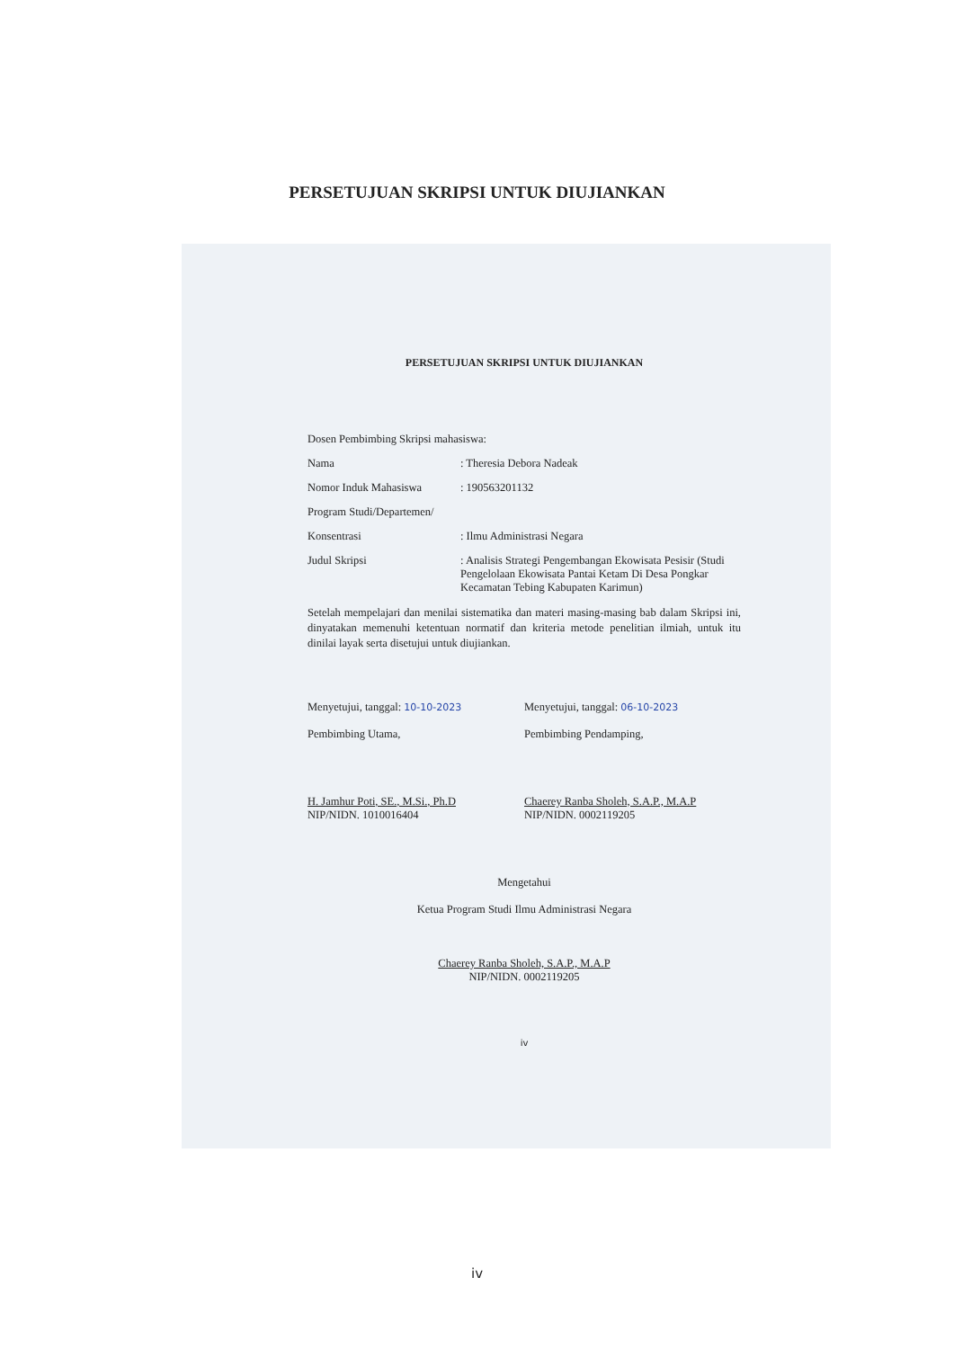PERSETUJUAN SKRIPSI UNTUK DIUJIANKAN
PERSETUJUAN SKRIPSI UNTUK DIUJIANKAN
Dosen Pembimbing Skripsi mahasiswa:
Nama: Theresia Debora Nadeak
Nomor Induk Mahasiswa: 190563201132
Program Studi/Departemen/
Konsentrasi: Ilmu Administrasi Negara
Judul Skripsi: Analisis Strategi Pengembangan Ekowisata Pesisir (Studi Pengelolaan Ekowisata Pantai Ketam Di Desa Pongkar Kecamatan Tebing Kabupaten Karimun)
Setelah mempelajari dan menilai sistematika dan materi masing-masing bab dalam Skripsi ini, dinyatakan memenuhi ketentuan normatif dan kriteria metode penelitian ilmiah, untuk itu dinilai layak serta disetujui untuk diujiankan.
Menyetujui, tanggal: 10-10-2023
Pembimbing Utama,
H. Jamhur Poti, SE., M.Si., Ph.D
NIP/NIDN. 1010016404
Menyetujui, tanggal: 06-10-2023
Pembimbing Pendamping,
Chaerey Ranba Sholeh, S.A.P., M.A.P
NIP/NIDN. 0002119205
Mengetahui
Ketua Program Studi Ilmu Administrasi Negara
Chaerey Ranba Sholeh, S.A.P., M.A.P
NIP/NIDN. 0002119205
iv
iv